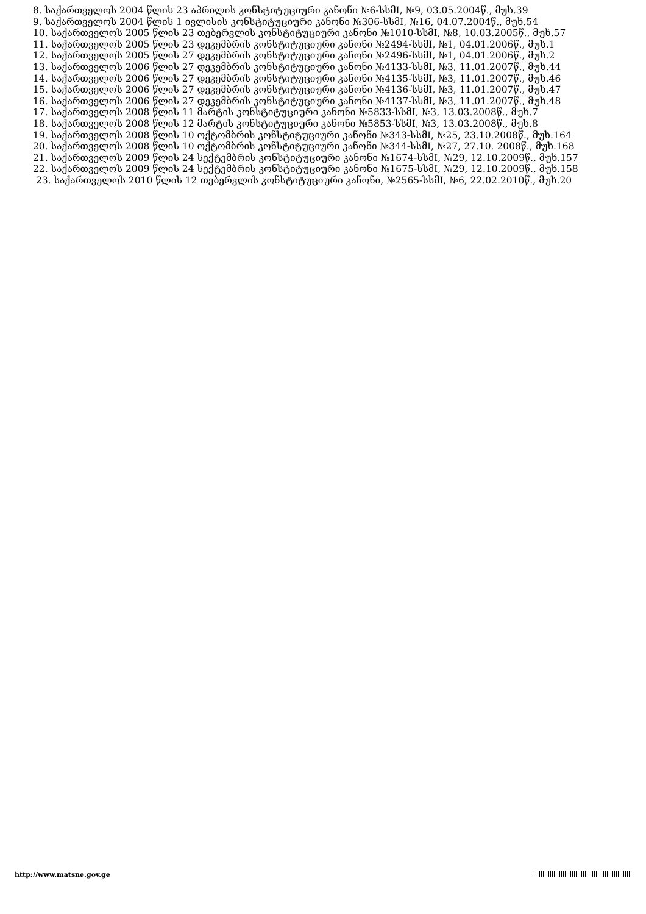8. საქართველოს 2004 წლის 23 აპრილის კონსტიტუციური კანონი №6-სსმI, №9, 03.05.2004წ., მუხ.39
9. საქართველოს 2004 წლის 1 ივლისის კონსტიტუციური კანონი №306-სსმI, №16, 04.07.2004წ., მუხ.54
10. საქართველოს 2005 წლის 23 თებერვლის კონსტიტუციური კანონი №1010-სსმI, №8, 10.03.2005წ., მუხ.57
11. საქართველოს 2005 წლის 23 დეკემბრის კონსტიტუციური კანონი №2494-სსმI, №1, 04.01.2006წ., მუხ.1
12. საქართველოს 2005 წლის 27 დეკემბრის კონსტიტუციური კანონი №2496-სსმI, №1, 04.01.2006წ., მუხ.2
13. საქართველოს 2006 წლის 27 დეკემბრის კონსტიტუციური კანონი №4133-სსმI, №3, 11.01.2007წ., მუხ.44
14. საქართველოს 2006 წლის 27 დეკემბრის კონსტიტუციური კანონი №4135-სსმI, №3, 11.01.2007წ., მუხ.46
15. საქართველოს 2006 წლის 27 დეკემბრის კონსტიტუციური კანონი №4136-სსმI, №3, 11.01.2007წ., მუხ.47
16. საქართველოს 2006 წლის 27 დეკემბრის კონსტიტუციური კანონი №4137-სსმI, №3, 11.01.2007წ., მუხ.48
17. საქართველოს 2008 წლის 11 მარტის კონსტიტუციური კანონი №5833-სსმI, №3, 13.03.2008წ., მუხ.7
18. საქართველოს 2008 წლის 12 მარტის კონსტიტუციური კანონი №5853-სსმI, №3, 13.03.2008წ., მუხ.8
19. საქართველოს 2008 წლის 10 ოქტომბრის კონსტიტუციური კანონი №343-სსმI, №25, 23.10.2008წ., მუხ.164
20. საქართველოს 2008 წლის 10 ოქტომბრის კონსტიტუციური კანონი №344-სსმI, №27, 27.10. 2008წ., მუხ.168
21. საქართველოს 2009 წლის 24 სექტემბრის კონსტიტუციური კანონი №1674-სსმI, №29, 12.10.2009წ., მუხ.157
22. საქართველოს 2009 წლის 24 სექტემბრის კონსტიტუციური კანონი №1675-სსმI, №29, 12.10.2009წ., მუხ.158
23. საქართველოს 2010 წლის 12 თებერვლის კონსტიტუციური კანონი, №2565-სსმI, №6, 22.02.2010წ., მუხ.20
http://www.matsne.gov.ge